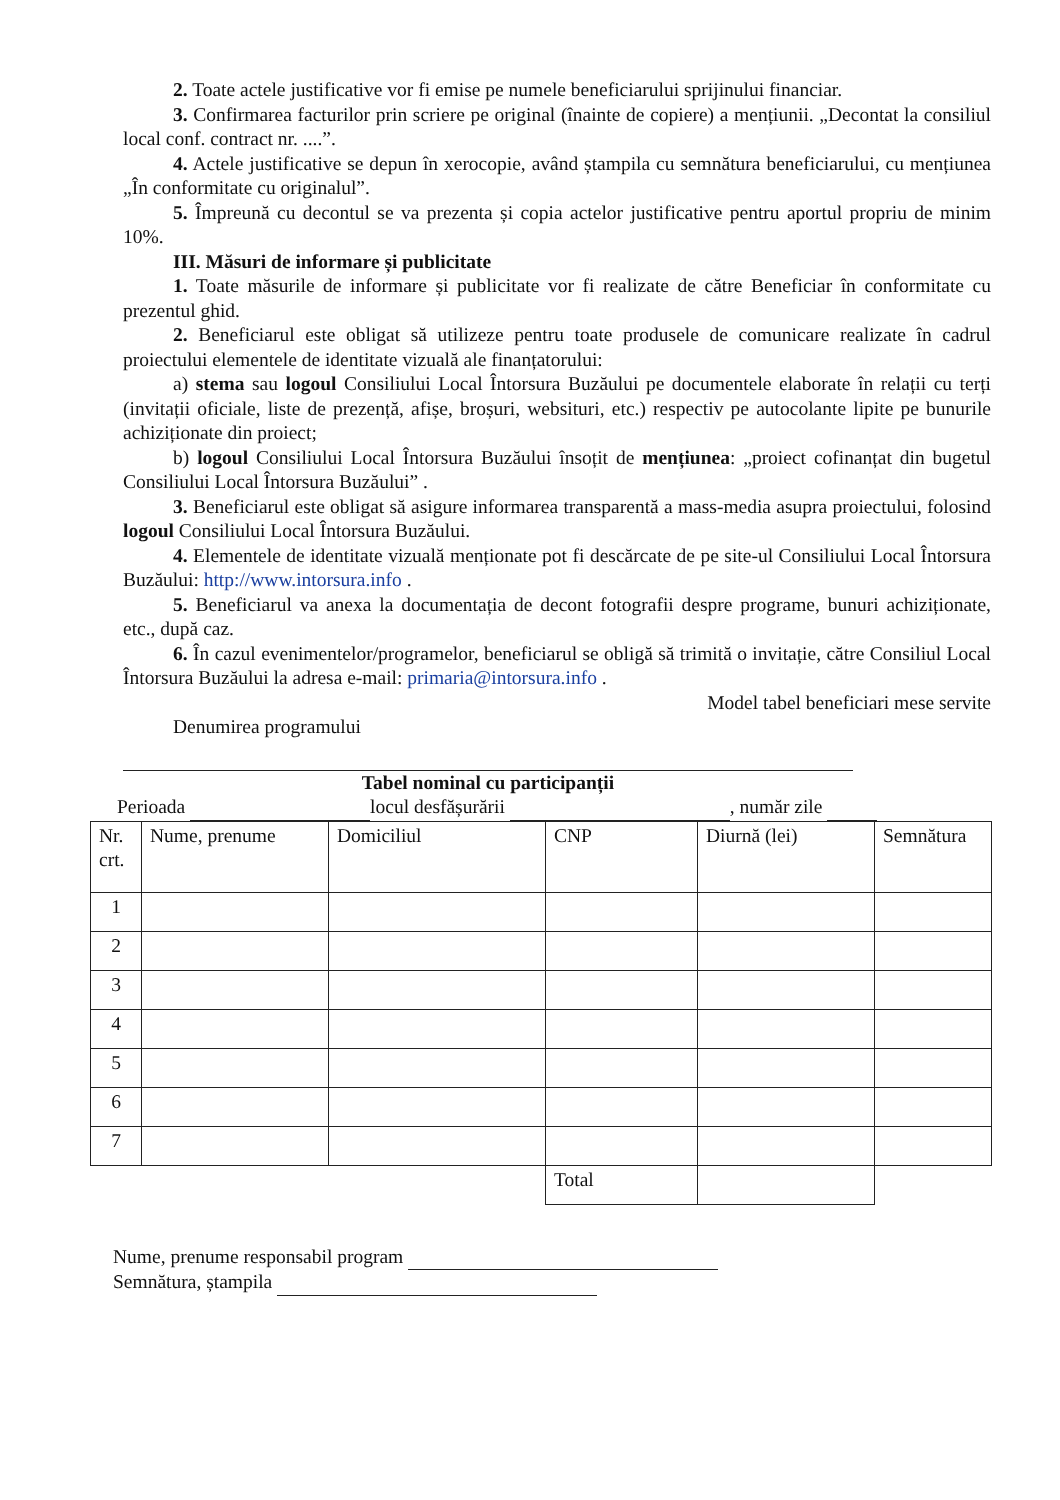2. Toate actele justificative vor fi emise pe numele beneficiarului sprijinului financiar.
3. Confirmarea facturilor prin scriere pe original (înainte de copiere) a mențiunii. „Decontat la consiliul local conf. contract nr. ....”.
4. Actele justificative se depun în xerocopie, având ștampila cu semnătura beneficiarului, cu mențiunea „În conformitate cu originalul”.
5. Împreună cu decontul se va prezenta și copia actelor justificative pentru aportul propriu de minim 10%.
III. Măsuri de informare și publicitate
1. Toate măsurile de informare și publicitate vor fi realizate de către Beneficiar în conformitate cu prezentul ghid.
2. Beneficiarul este obligat să utilizeze pentru toate produsele de comunicare realizate în cadrul proiectului elementele de identitate vizuală ale finanțatorului:
a) stema sau logoul Consiliului Local Întorsura Buzăului pe documentele elaborate în relații cu terți (invitații oficiale, liste de prezență, afișe, broșuri, websituri, etc.) respectiv pe autocolante lipite pe bunurile achiziționate din proiect;
b) logoul Consiliului Local Întorsura Buzăului însoțit de mențiunea: „proiect cofinanțat din bugetul Consiliului Local Întorsura Buzăului” .
3. Beneficiarul este obligat să asigure informarea transparentă a mass-media asupra proiectului, folosind logoul Consiliului Local Întorsura Buzăului.
4. Elementele de identitate vizuală menționate pot fi descărcate de pe site-ul Consiliului Local Întorsura Buzăului: http://www.intorsura.info .
5. Beneficiarul va anexa la documentația de decont fotografii despre programe, bunuri achiziționate, etc., după caz.
6. În cazul evenimentelor/programelor, beneficiarul se obligă să trimită o invitație, către Consiliul Local Întorsura Buzăului la adresa e-mail: primaria@intorsura.info .
Model tabel beneficiari mese servite
Denumirea programului
Tabel nominal cu participanții
Perioada locul desfășurării , număr zile
| Nr. crt. | Nume, prenume | Domiciliul | CNP | Diurnă (lei) | Semnătura |
| 1 | | | | | |
| 2 | | | | | |
| 3 | | | | | |
| 4 | | | | | |
| 5 | | | | | |
| 6 | | | | | |
| 7 | | | | | |
| | | | Total | | |
Nume, prenume responsabil program
Semnătura, ștampila